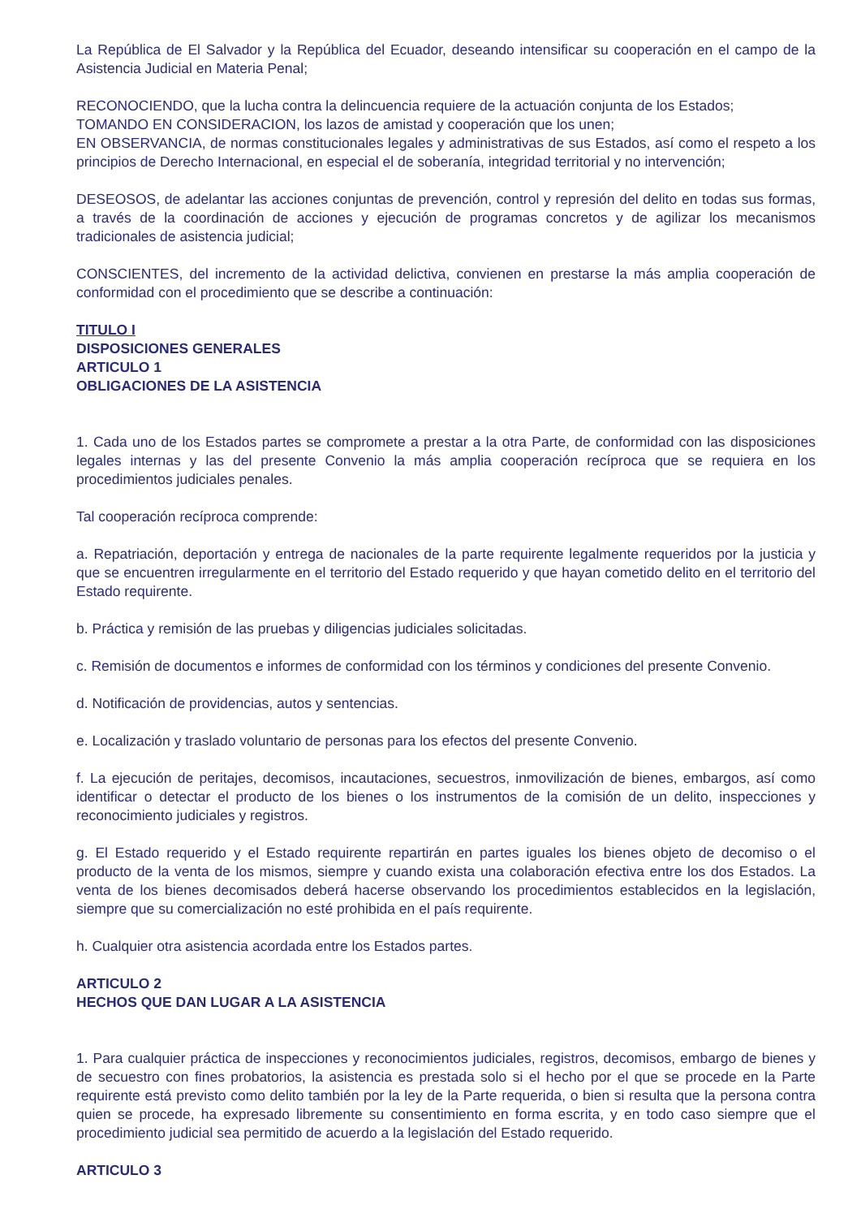La República de El Salvador y la República del Ecuador, deseando intensificar su cooperación en el campo de la Asistencia Judicial en Materia Penal;
RECONOCIENDO, que la lucha contra la delincuencia requiere de la actuación conjunta de los Estados;
TOMANDO EN CONSIDERACION, los lazos de amistad y cooperación que los unen;
EN OBSERVANCIA, de normas constitucionales legales y administrativas de sus Estados, así como el respeto a los principios de Derecho Internacional, en especial el de soberanía, integridad territorial y no intervención;
DESEOSOS, de adelantar las acciones conjuntas de prevención, control y represión del delito en todas sus formas, a través de la coordinación de acciones y ejecución de programas concretos y de agilizar los mecanismos tradicionales de asistencia judicial;
CONSCIENTES, del incremento de la actividad delictiva, convienen en prestarse la más amplia cooperación de conformidad con el procedimiento que se describe a continuación:
TITULO I
DISPOSICIONES GENERALES
ARTICULO 1
OBLIGACIONES DE LA ASISTENCIA
1. Cada uno de los Estados partes se compromete a prestar a la otra Parte, de conformidad con las disposiciones legales internas y las del presente Convenio la más amplia cooperación recíproca que se requiera en los procedimientos judiciales penales.
Tal cooperación recíproca comprende:
a. Repatriación, deportación y entrega de nacionales de la parte requirente legalmente requeridos por la justicia y que se encuentren irregularmente en el territorio del Estado requerido y que hayan cometido delito en el territorio del Estado requirente.
b. Práctica y remisión de las pruebas y diligencias judiciales solicitadas.
c. Remisión de documentos e informes de conformidad con los términos y condiciones del presente Convenio.
d. Notificación de providencias, autos y sentencias.
e. Localización y traslado voluntario de personas para los efectos del presente Convenio.
f. La ejecución de peritajes, decomisos, incautaciones, secuestros, inmovilización de bienes, embargos, así como identificar o detectar el producto de los bienes o los instrumentos de la comisión de un delito, inspecciones y reconocimiento judiciales y registros.
g. El Estado requerido y el Estado requirente repartirán en partes iguales los bienes objeto de decomiso o el producto de la venta de los mismos, siempre y cuando exista una colaboración efectiva entre los dos Estados. La venta de los bienes decomisados deberá hacerse observando los procedimientos establecidos en la legislación, siempre que su comercialización no esté prohibida en el país requirente.
h. Cualquier otra asistencia acordada entre los Estados partes.
ARTICULO 2
HECHOS QUE DAN LUGAR A LA ASISTENCIA
1. Para cualquier práctica de inspecciones y reconocimientos judiciales, registros, decomisos, embargo de bienes y de secuestro con fines probatorios, la asistencia es prestada solo si el hecho por el que se procede en la Parte requirente está previsto como delito también por la ley de la Parte requerida, o bien si resulta que la persona contra quien se procede, ha expresado libremente su consentimiento en forma escrita, y en todo caso siempre que el procedimiento judicial sea permitido de acuerdo a la legislación del Estado requerido.
ARTICULO 3